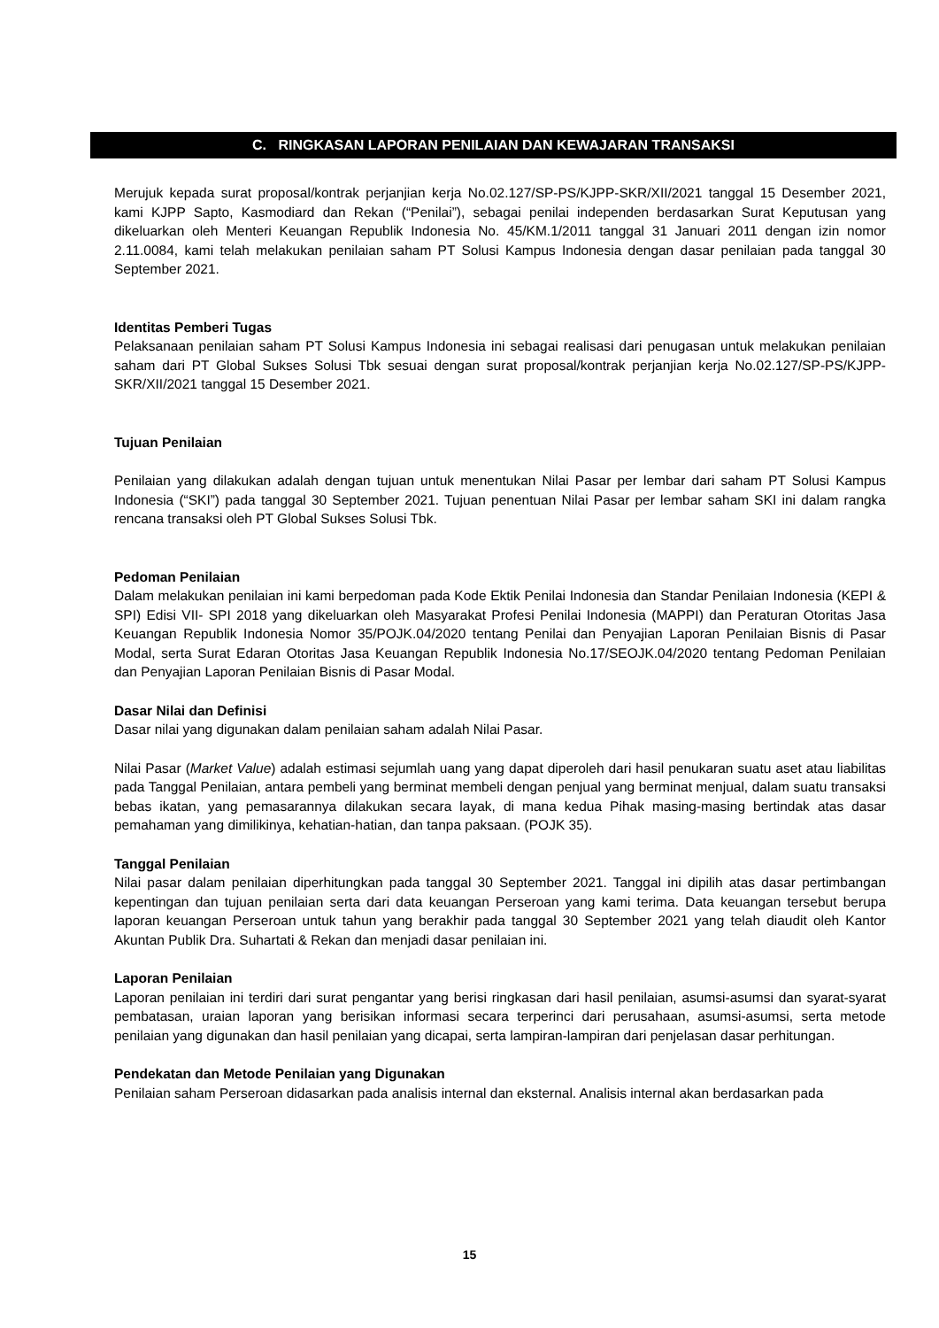C. RINGKASAN LAPORAN PENILAIAN DAN KEWAJARAN TRANSAKSI
Merujuk kepada surat proposal/kontrak perjanjian kerja No.02.127/SP-PS/KJPP-SKR/XII/2021 tanggal 15 Desember 2021, kami KJPP Sapto, Kasmodiard dan Rekan (“Penilai”), sebagai penilai independen berdasarkan Surat Keputusan yang dikeluarkan oleh Menteri Keuangan Republik Indonesia No. 45/KM.1/2011 tanggal 31 Januari 2011 dengan izin nomor 2.11.0084, kami telah melakukan penilaian saham PT Solusi Kampus Indonesia dengan dasar penilaian pada tanggal 30 September 2021.
Identitas Pemberi Tugas
Pelaksanaan penilaian saham PT Solusi Kampus Indonesia ini sebagai realisasi dari penugasan untuk melakukan penilaian saham dari PT Global Sukses Solusi Tbk sesuai dengan surat proposal/kontrak perjanjian kerja No.02.127/SP-PS/KJPP-SKR/XII/2021 tanggal 15 Desember 2021.
Tujuan Penilaian
Penilaian yang dilakukan adalah dengan tujuan untuk menentukan Nilai Pasar per lembar dari saham PT Solusi Kampus Indonesia (“SKI”) pada tanggal 30 September 2021. Tujuan penentuan Nilai Pasar per lembar saham SKI ini dalam rangka rencana transaksi oleh PT Global Sukses Solusi Tbk.
Pedoman Penilaian
Dalam melakukan penilaian ini kami berpedoman pada Kode Ektik Penilai Indonesia dan Standar Penilaian Indonesia (KEPI & SPI) Edisi VII- SPI 2018 yang dikeluarkan oleh Masyarakat Profesi Penilai Indonesia (MAPPI) dan Peraturan Otoritas Jasa Keuangan Republik Indonesia Nomor 35/POJK.04/2020 tentang Penilai dan Penyajian Laporan Penilaian Bisnis di Pasar Modal, serta Surat Edaran Otoritas Jasa Keuangan Republik Indonesia No.17/SEOJK.04/2020 tentang Pedoman Penilaian dan Penyajian Laporan Penilaian Bisnis di Pasar Modal.
Dasar Nilai dan Definisi
Dasar nilai yang digunakan dalam penilaian saham adalah Nilai Pasar.
Nilai Pasar (Market Value) adalah estimasi sejumlah uang yang dapat diperoleh dari hasil penukaran suatu aset atau liabilitas pada Tanggal Penilaian, antara pembeli yang berminat membeli dengan penjual yang berminat menjual, dalam suatu transaksi bebas ikatan, yang pemasarannya dilakukan secara layak, di mana kedua Pihak masing-masing bertindak atas dasar pemahaman yang dimilikinya, kehatian-hatian, dan tanpa paksaan. (POJK 35).
Tanggal Penilaian
Nilai pasar dalam penilaian diperhitungkan pada tanggal 30 September 2021. Tanggal ini dipilih atas dasar pertimbangan kepentingan dan tujuan penilaian serta dari data keuangan Perseroan yang kami terima. Data keuangan tersebut berupa laporan keuangan Perseroan untuk tahun yang berakhir pada tanggal 30 September 2021 yang telah diaudit oleh Kantor Akuntan Publik Dra. Suhartati & Rekan dan menjadi dasar penilaian ini.
Laporan Penilaian
Laporan penilaian ini terdiri dari surat pengantar yang berisi ringkasan dari hasil penilaian, asumsi-asumsi dan syarat-syarat pembatasan, uraian laporan yang berisikan informasi secara terperinci dari perusahaan, asumsi-asumsi, serta metode penilaian yang digunakan dan hasil penilaian yang dicapai, serta lampiran-lampiran dari penjelasan dasar perhitungan.
Pendekatan dan Metode Penilaian yang Digunakan
Penilaian saham Perseroan didasarkan pada analisis internal dan eksternal. Analisis internal akan berdasarkan pada
15